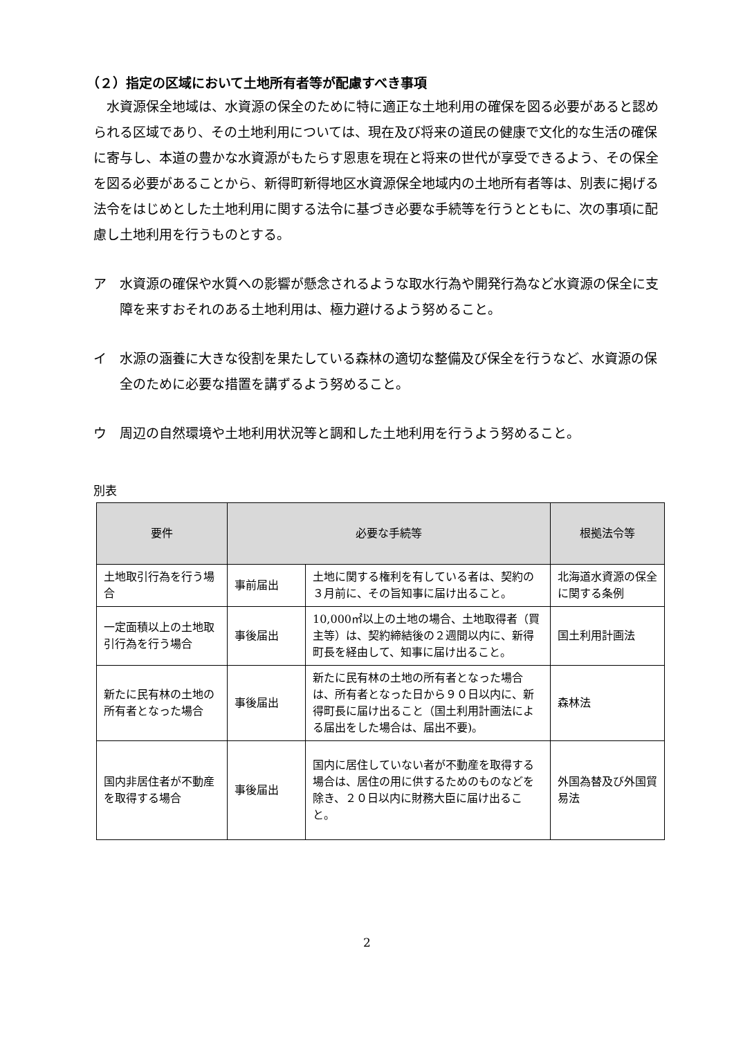（２）指定の区域において土地所有者等が配慮すべき事項
水資源保全地域は、水資源の保全のために特に適正な土地利用の確保を図る必要があると認められる区域であり、その土地利用については、現在及び将来の道民の健康で文化的な生活の確保に寄与し、本道の豊かな水資源がもたらす恩恵を現在と将来の世代が享受できるよう、その保全を図る必要があることから、新得町新得地区水資源保全地域内の土地所有者等は、別表に掲げる法令をはじめとした土地利用に関する法令に基づき必要な手続等を行うとともに、次の事項に配慮し土地利用を行うものとする。
ア　水資源の確保や水質への影響が懸念されるような取水行為や開発行為など水資源の保全に支障を来すおそれのある土地利用は、極力避けるよう努めること。
イ　水源の涵養に大きな役割を果たしている森林の適切な整備及び保全を行うなど、水資源の保全のために必要な措置を講ずるよう努めること。
ウ　周辺の自然環境や土地利用状況等と調和した土地利用を行うよう努めること。
別表
| 要件 | 必要な手続等 | | 根拠法令等 |
| --- | --- | --- | --- |
| 土地取引行為を行う場合 | 事前届出 | 土地に関する権利を有している者は、契約の３月前に、その旨知事に届け出ること。 | 北海道水資源の保全に関する条例 |
| 一定面積以上の土地取引行為を行う場合 | 事後届出 | 10,000㎡以上の土地の場合、土地取得者（買主等）は、契約締結後の２週間以内に、新得町長を経由して、知事に届け出ること。 | 国土利用計画法 |
| 新たに民有林の土地の所有者となった場合 | 事後届出 | 新たに民有林の土地の所有者となった場合は、所有者となった日から９０日以内に、新得町長に届け出ること（国土利用計画法による届出をした場合は、届出不要)。 | 森林法 |
| 国内非居住者が不動産を取得する場合 | 事後届出 | 国内に居住していない者が不動産を取得する場合は、居住の用に供するためのものなどを除き、２０日以内に財務大臣に届け出ること。 | 外国為替及び外国貿易法 |
2